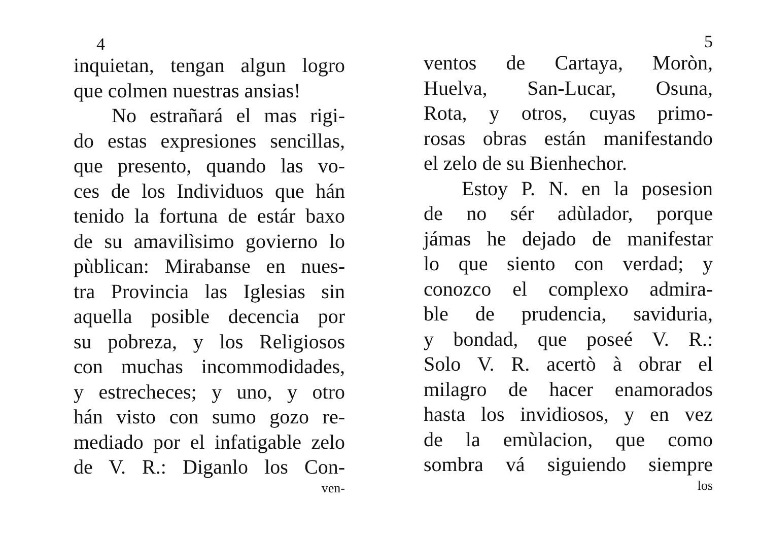4
inquietan, tengan algun logro
que colmen nuestras ansias!
No estrañará el mas rigi-
do estas expresiones sencillas,
que presento, quando las vo-
ces de los Individuos que hán
tenido la fortuna de estár baxo
de su amavilìsimo govierno lo
pùblican: Mirabanse en nues-
tra Provincia las Iglesias sin
aquella posible decencia por
su pobreza, y los Religiosos
con muchas incommodidades,
y estrecheces; y uno, y otro
hán visto con sumo gozo re-
mediado por el infatigable zelo
de V. R.: Diganlo los Con-
ven-
5
ventos de Cartaya, Moròn,
Huelva, San-Lucar, Osuna,
Rota, y otros, cuyas primo-
rosas obras están manifestando
el zelo de su Bienhechor.
Estoy P. N. en la posesion
de no sér adùlador, porque
jámas he dejado de manifestar
lo que siento con verdad; y
conozco el complexo admira-
ble de prudencia, saviduria,
y bondad, que poseé V. R.:
Solo V. R. acertò à obrar el
milagro de hacer enamorados
hasta los invidiosos, y en vez
de la emùlacion, que como
sombra vá siguiendo siempre
los